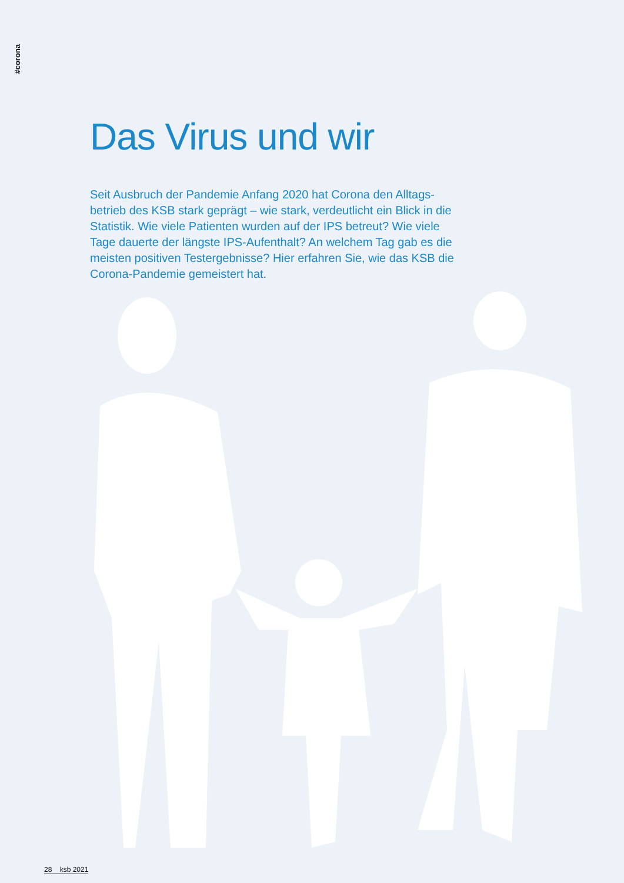#corona
Das Virus und wir
Seit Ausbruch der Pandemie Anfang 2020 hat Corona den Alltags­betrieb des KSB stark geprägt – wie stark, verdeutlicht ein Blick in die Statistik. Wie viele Patienten wurden auf der IPS betreut? Wie viele Tage dauerte der längste IPS-Aufenthalt? An welchem Tag gab es die meisten positiven Testergebnisse? Hier erfahren Sie, wie das KSB die Corona-Pandemie gemeistert hat.
28 ksb 2021